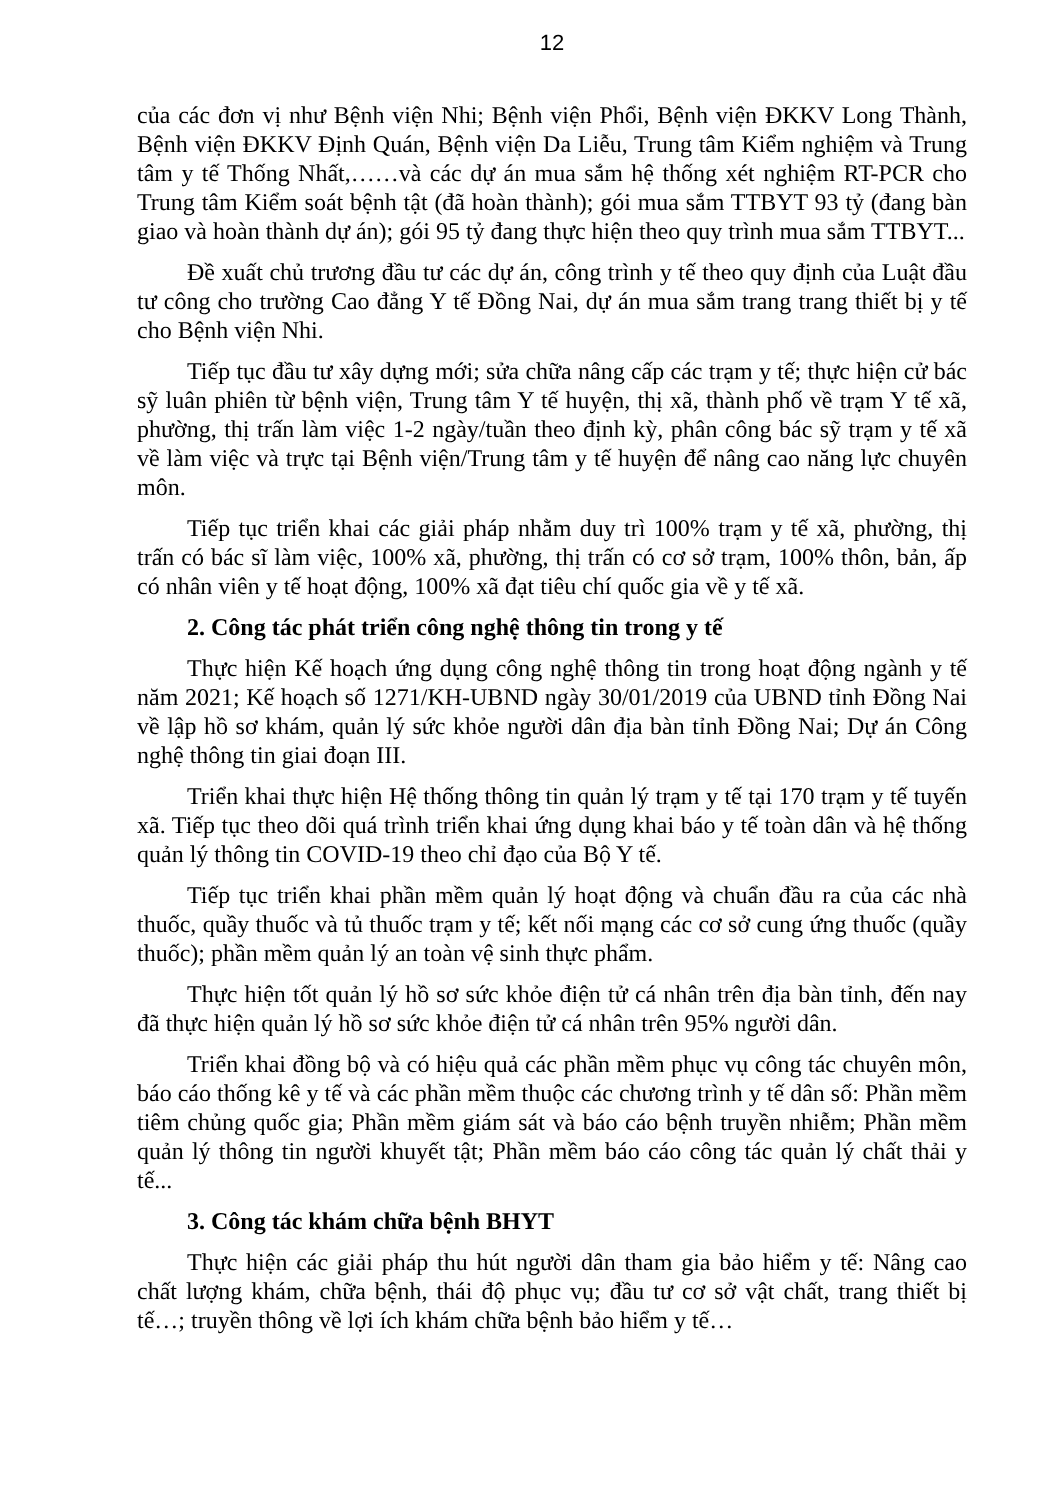12
của các đơn vị như Bệnh viện Nhi; Bệnh viện Phổi, Bệnh viện ĐKKV Long Thành, Bệnh viện ĐKKV Định Quán, Bệnh viện Da Liễu, Trung tâm Kiểm nghiệm và Trung tâm y tế Thống Nhất,……và các dự án mua sắm hệ thống xét nghiệm RT-PCR cho Trung tâm Kiểm soát bệnh tật (đã hoàn thành); gói mua sắm TTBYT 93 tỷ (đang bàn giao và hoàn thành dự án); gói 95 tỷ đang thực hiện theo quy trình mua sắm TTBYT...
Đề xuất chủ trương đầu tư các dự án, công trình y tế theo quy định của Luật đầu tư công cho trường Cao đẳng Y tế Đồng Nai, dự án mua sắm trang trang thiết bị y tế cho Bệnh viện Nhi.
Tiếp tục đầu tư xây dựng mới; sửa chữa nâng cấp các trạm y tế; thực hiện cử bác sỹ luân phiên từ bệnh viện, Trung tâm Y tế huyện, thị xã, thành phố về trạm Y tế xã, phường, thị trấn làm việc 1-2 ngày/tuần theo định kỳ, phân công bác sỹ trạm y tế xã về làm việc và trực tại Bệnh viện/Trung tâm y tế huyện để nâng cao năng lực chuyên môn.
Tiếp tục triển khai các giải pháp nhằm duy trì 100% trạm y tế xã, phường, thị trấn có bác sĩ làm việc, 100% xã, phường, thị trấn có cơ sở trạm, 100% thôn, bản, ấp có nhân viên y tế hoạt động, 100% xã đạt tiêu chí quốc gia về y tế xã.
2. Công tác phát triển công nghệ thông tin trong y tế
Thực hiện Kế hoạch ứng dụng công nghệ thông tin trong hoạt động ngành y tế năm 2021; Kế hoạch số 1271/KH-UBND ngày 30/01/2019 của UBND tỉnh Đồng Nai về lập hồ sơ khám, quản lý sức khỏe người dân địa bàn tỉnh Đồng Nai; Dự án Công nghệ thông tin giai đoạn III.
Triển khai thực hiện Hệ thống thông tin quản lý trạm y tế tại 170 trạm y tế tuyến xã. Tiếp tục theo dõi quá trình triển khai ứng dụng khai báo y tế toàn dân và hệ thống quản lý thông tin COVID-19 theo chỉ đạo của Bộ Y tế.
Tiếp tục triển khai phần mềm quản lý hoạt động và chuẩn đầu ra của các nhà thuốc, quầy thuốc và tủ thuốc trạm y tế; kết nối mạng các cơ sở cung ứng thuốc (quầy thuốc); phần mềm quản lý an toàn vệ sinh thực phẩm.
Thực hiện tốt quản lý hồ sơ sức khỏe điện tử cá nhân trên địa bàn tỉnh, đến nay đã thực hiện quản lý hồ sơ sức khỏe điện tử cá nhân trên 95% người dân.
Triển khai đồng bộ và có hiệu quả các phần mềm phục vụ công tác chuyên môn, báo cáo thống kê y tế và các phần mềm thuộc các chương trình y tế dân số: Phần mềm tiêm chủng quốc gia; Phần mềm giám sát và báo cáo bệnh truyền nhiễm; Phần mềm quản lý thông tin người khuyết tật; Phần mềm báo cáo công tác quản lý chất thải y tế...
3. Công tác khám chữa bệnh BHYT
Thực hiện các giải pháp thu hút người dân tham gia bảo hiểm y tế: Nâng cao chất lượng khám, chữa bệnh, thái độ phục vụ; đầu tư cơ sở vật chất, trang thiết bị tế…; truyền thông về lợi ích khám chữa bệnh bảo hiểm y tế…